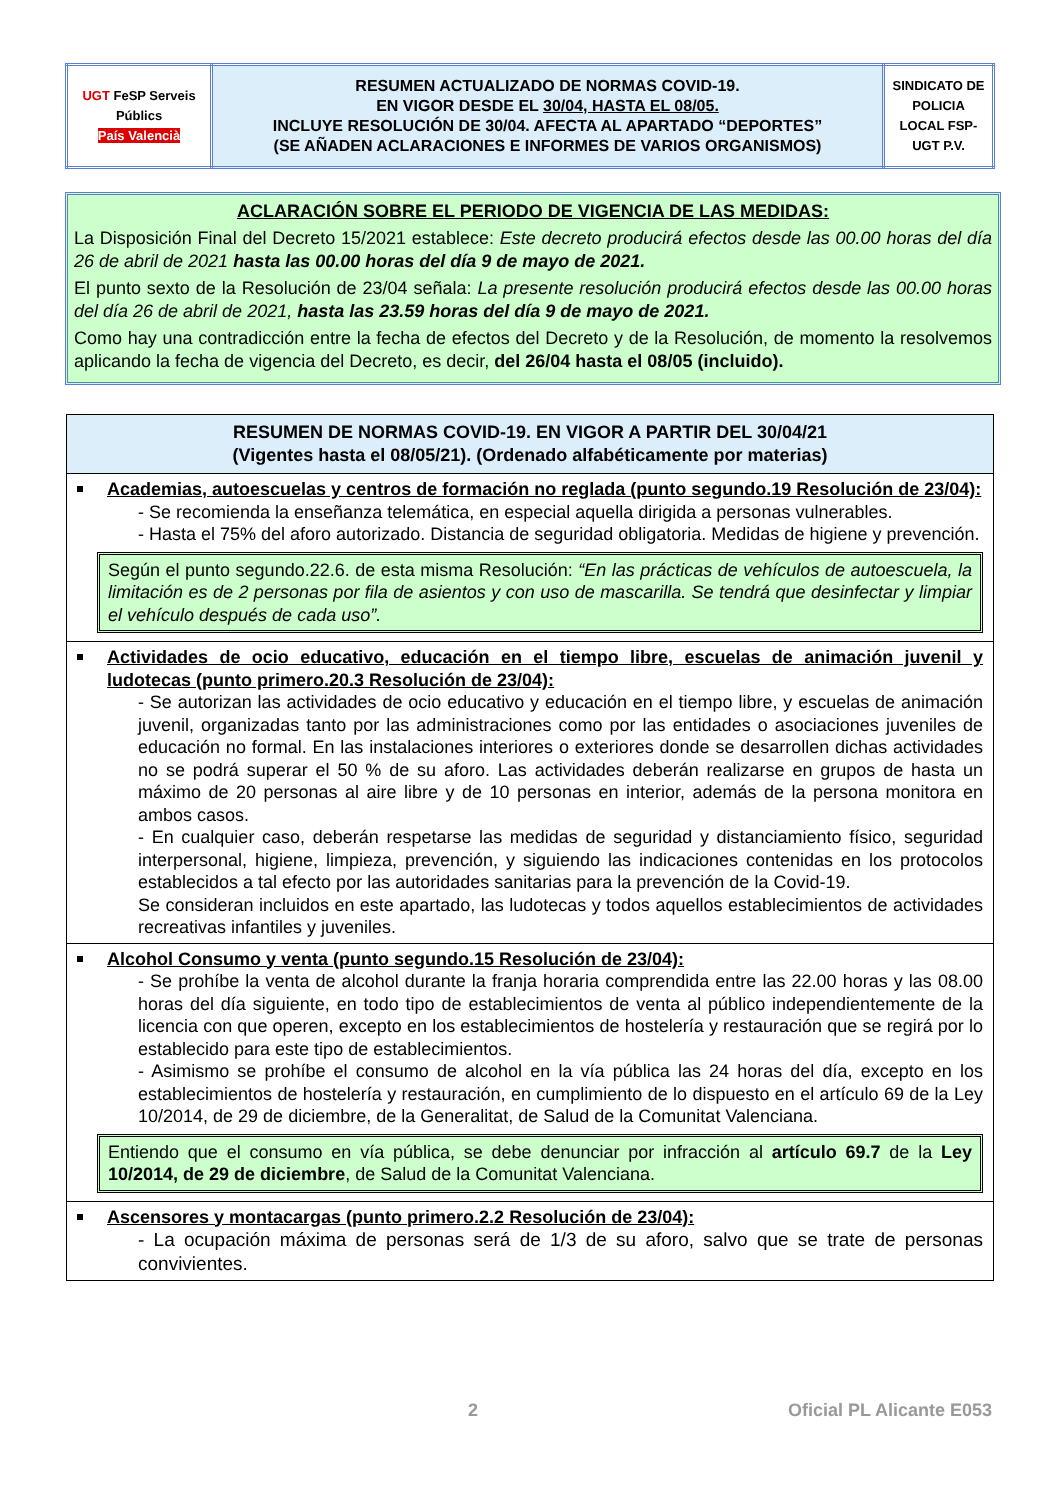| UGT FeSP Serveis Públics País Valencià | RESUMEN ACTUALIZADO DE NORMAS COVID-19. EN VIGOR DESDE EL 30/04, HASTA EL 08/05. INCLUYE RESOLUCIÓN DE 30/04. AFECTA AL APARTADO “DEPORTES” (SE AÑADEN ACLARACIONES E INFORMES DE VARIOS ORGANISMOS) | SINDICATO DE POLICIA LOCAL FSP-UGT P.V. |
ACLARACIÓN SOBRE EL PERIODO DE VIGENCIA DE LAS MEDIDAS:
La Disposición Final del Decreto 15/2021 establece: Este decreto producirá efectos desde las 00.00 horas del día 26 de abril de 2021 hasta las 00.00 horas del día 9 de mayo de 2021.
El punto sexto de la Resolución de 23/04 señala: La presente resolución producirá efectos desde las 00.00 horas del día 26 de abril de 2021, hasta las 23.59 horas del día 9 de mayo de 2021.
Como hay una contradicción entre la fecha de efectos del Decreto y de la Resolución, de momento la resolvemos aplicando la fecha de vigencia del Decreto, es decir, del 26/04 hasta el 08/05 (incluido).
| RESUMEN DE NORMAS COVID-19. EN VIGOR A PARTIR DEL 30/04/21 (Vigentes hasta el 08/05/21). (Ordenado alfabéticamente por materias) |
| --- |
| Academias, autoescuelas y centros de formación no reglada (punto segundo.19 Resolución de 23/04): - Se recomienda la enseñanza telemática, en especial aquella dirigida a personas vulnerables. - Hasta el 75% del aforo autorizado. Distancia de seguridad obligatoria. Medidas de higiene y prevención. Según el punto segundo.22.6. de esta misma Resolución: “En las prácticas de vehículos de autoescuela, la limitación es de 2 personas por fila de asientos y con uso de mascarilla. Se tendrá que desinfectar y limpiar el vehículo después de cada uso”. |
| Actividades de ocio educativo, educación en el tiempo libre, escuelas de animación juvenil y ludotecas (punto primero.20.3 Resolución de 23/04): - Se autorizan las actividades de ocio educativo y educación en el tiempo libre, y escuelas de animación juvenil, organizadas tanto por las administraciones como por las entidades o asociaciones juveniles de educación no formal. En las instalaciones interiores o exteriores donde se desarrollen dichas actividades no se podrá superar el 50 % de su aforo. Las actividades deberán realizarse en grupos de hasta un máximo de 20 personas al aire libre y de 10 personas en interior, además de la persona monitora en ambos casos. - En cualquier caso, deberán respetarse las medidas de seguridad y distanciamiento físico, seguridad interpersonal, higiene, limpieza, prevención, y siguiendo las indicaciones contenidas en los protocolos establecidos a tal efecto por las autoridades sanitarias para la prevención de la Covid-19. Se consideran incluidos en este apartado, las ludotecas y todos aquellos establecimientos de actividades recreativas infantiles y juveniles. |
| Alcohol Consumo y venta (punto segundo.15 Resolución de 23/04): - Se prohíbe la venta de alcohol durante la franja horaria comprendida entre las 22.00 horas y las 08.00 horas del día siguiente, en todo tipo de establecimientos de venta al público independientemente de la licencia con que operen, excepto en los establecimientos de hostelería y restauración que se regirá por lo establecido para este tipo de establecimientos. - Asimismo se prohíbe el consumo de alcohol en la vía pública las 24 horas del día, excepto en los establecimientos de hostelería y restauración, en cumplimiento de lo dispuesto en el artículo 69 de la Ley 10/2014, de 29 de diciembre, de la Generalitat, de Salud de la Comunitat Valenciana. Entiendo que el consumo en vía pública, se debe denunciar por infracción al artículo 69.7 de la Ley 10/2014, de 29 de diciembre , de Salud de la Comunitat Valenciana. |
| Ascensores y montacargas (punto primero.2.2 Resolución de 23/04): - La ocupación máxima de personas será de 1/3 de su aforo, salvo que se trate de personas convivientes. |
2 Oficial PL Alicante E053